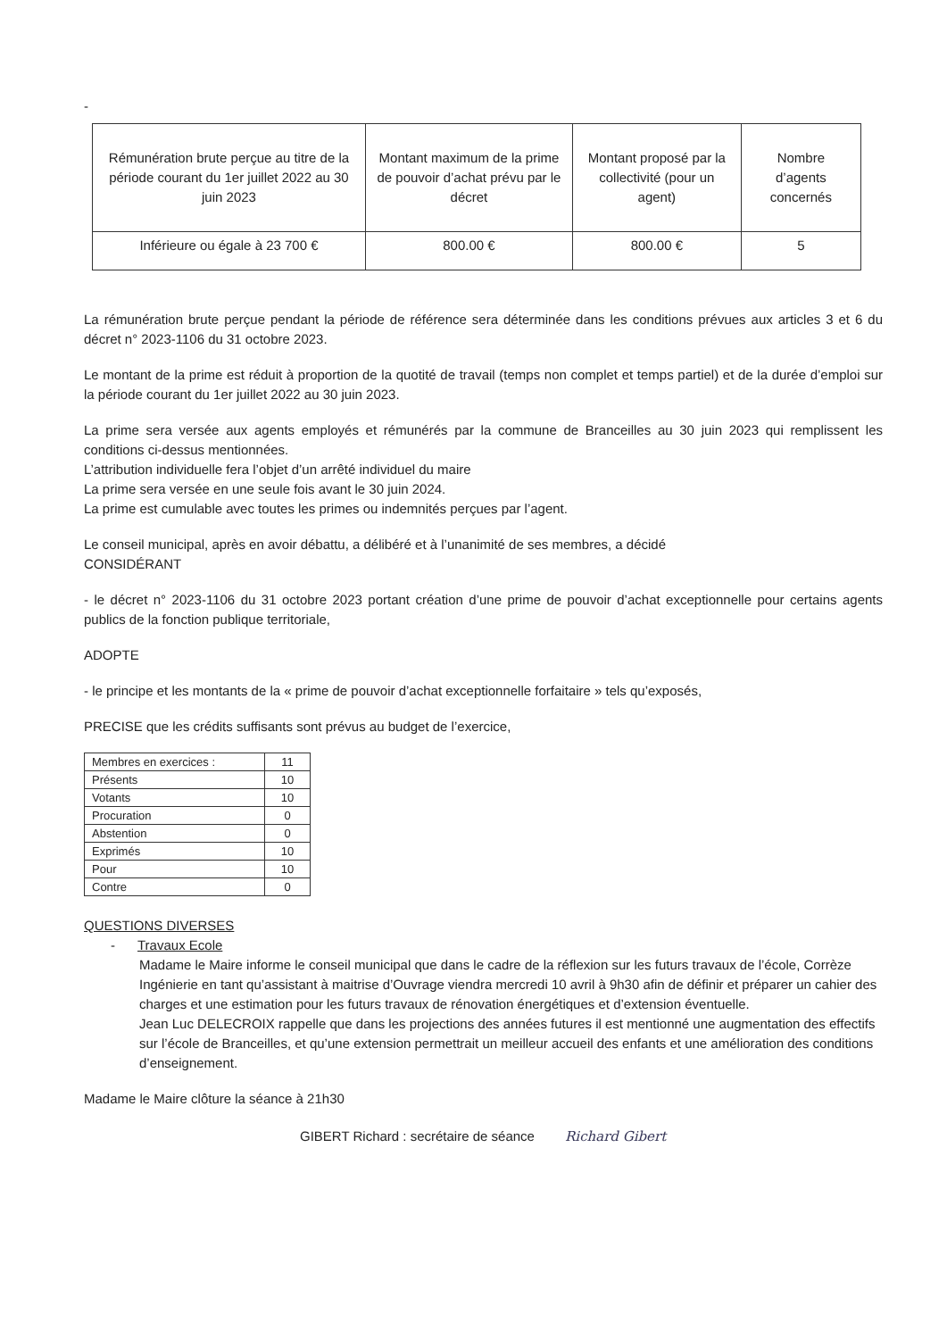-
| Rémunération brute perçue au titre de la période courant du 1er juillet 2022 au 30 juin 2023 | Montant maximum de la prime de pouvoir d’achat prévu par le décret | Montant proposé par la collectivité (pour un agent) | Nombre d’agents concernés |
| Inférieure ou égale à 23 700 € | 800.00 € | 800.00 € | 5 |
La rémunération brute perçue pendant la période de référence sera déterminée dans les conditions prévues aux articles 3 et 6 du décret n° 2023-1106 du 31 octobre 2023.
Le montant de la prime est réduit à proportion de la quotité de travail (temps non complet et temps partiel) et de la durée d’emploi sur la période courant du 1er juillet 2022 au 30 juin 2023.
La prime sera versée aux agents employés et rémunérés par la commune de Branceilles au 30 juin 2023 qui remplissent les conditions ci-dessus mentionnées.
L’attribution individuelle fera l’objet d’un arrêté individuel du maire
La prime sera versée en une seule fois avant le 30 juin 2024.
La prime est cumulable avec toutes les primes ou indemnités perçues par l’agent.
Le conseil municipal, après en avoir débattu, a délibéré et à l’unanimité de ses membres, a décidé
CONSIDÉRANT
- le décret n° 2023-1106 du 31 octobre 2023 portant création d’une prime de pouvoir d’achat exceptionnelle pour certains agents publics de la fonction publique territoriale,
ADOPTE
- le principe et les montants de la « prime de pouvoir d’achat exceptionnelle forfaitaire » tels qu’exposés,
PRECISE que les crédits suffisants sont prévus au budget de l’exercice,
| Membres en exercices : | 11 |
| Présents | 10 |
| Votants | 10 |
| Procuration | 0 |
| Abstention | 0 |
| Exprimés | 10 |
| Pour | 10 |
| Contre | 0 |
QUESTIONS DIVERSES
- Travaux Ecole
Madame le Maire informe le conseil municipal que dans le cadre de la réflexion sur les futurs travaux de l’école, Corrèze Ingénierie en tant qu’assistant à maitrise d’Ouvrage viendra mercredi 10 avril à 9h30 afin de définir et préparer un cahier des charges et une estimation pour les futurs travaux de rénovation énergétiques et d’extension éventuelle.
Jean Luc DELECROIX rappelle que dans les projections des années futures il est mentionné une augmentation des effectifs sur l’école de Branceilles, et qu’une extension permettrait un meilleur accueil des enfants et une amélioration des conditions d’enseignement.
Madame le Maire clôture la séance à 21h30
GIBERT Richard : secrétaire de séance Richard Gibert